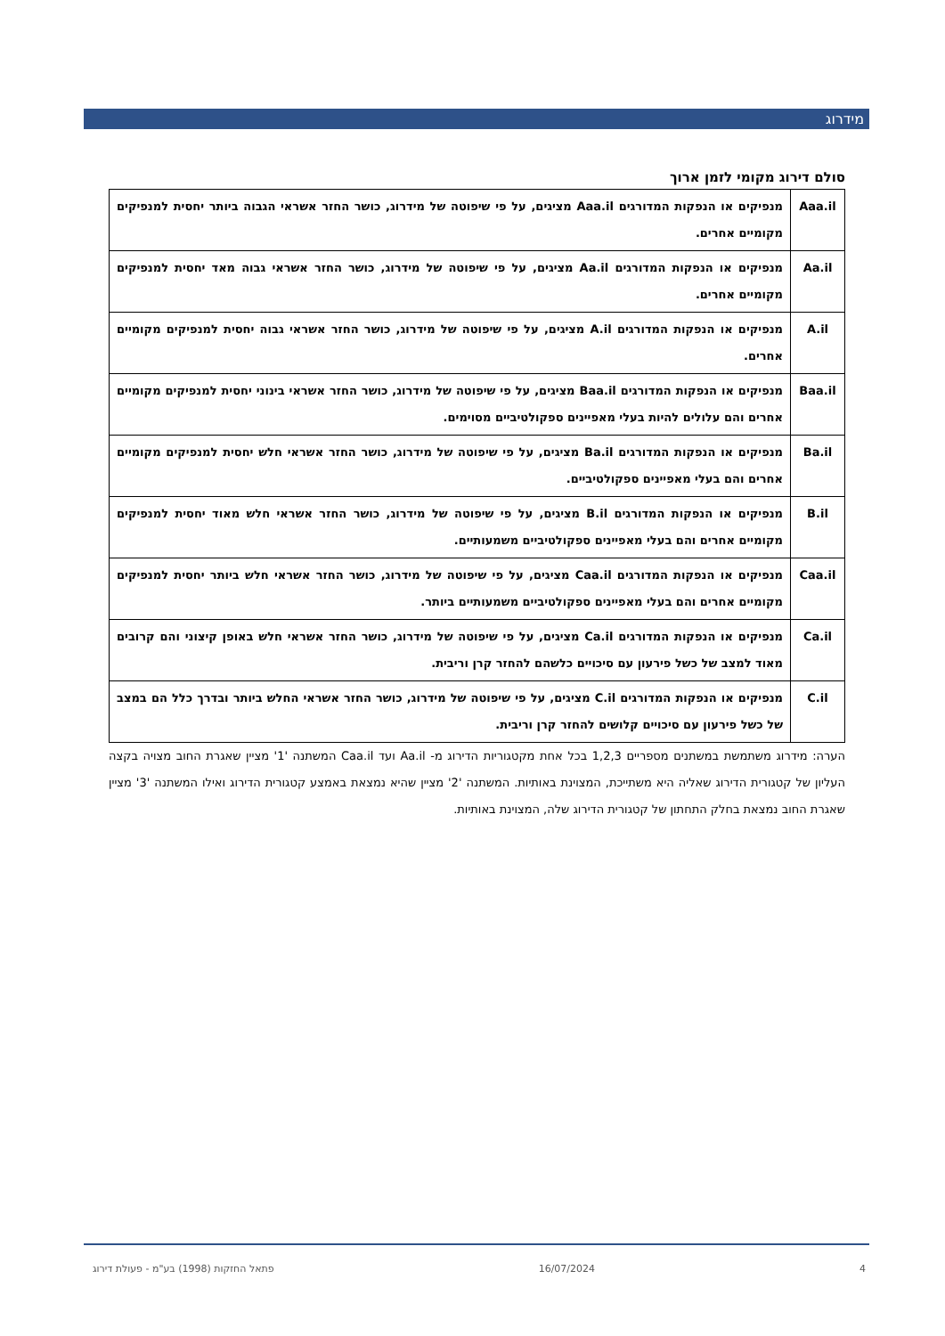מידרוג
סולם דירוג מקומי לזמן ארוך
| Aaa.il | מנפיקים או הנפקות המדורגים Aaa.il מציגים, על פי שיפוטה של מידרוג, כושר החזר אשראי הגבוה ביותר יחסית למנפיקים מקומיים אחרים. |
| Aa.il | מנפיקים או הנפקות המדורגים Aa.il מציגים, על פי שיפוטה של מידרוג, כושר החזר אשראי גבוה מאד יחסית למנפיקים מקומיים אחרים. |
| A.il | מנפיקים או הנפקות המדורגים A.il מציגים, על פי שיפוטה של מידרוג, כושר החזר אשראי גבוה יחסית למנפיקים מקומיים אחרים. |
| Baa.il | מנפיקים או הנפקות המדורגים Baa.il מציגים, על פי שיפוטה של מידרוג, כושר החזר אשראי בינוני יחסית למנפיקים מקומיים אחרים והם עלולים להיות בעלי מאפיינים ספקולטיביים מסוימים. |
| Ba.il | מנפיקים או הנפקות המדורגים Ba.il מציגים, על פי שיפוטה של מידרוג, כושר החזר אשראי חלש יחסית למנפיקים מקומיים אחרים והם בעלי מאפיינים ספקולטיביים. |
| B.il | מנפיקים או הנפקות המדורגים B.il מציגים, על פי שיפוטה של מידרוג, כושר החזר אשראי חלש מאוד יחסית למנפיקים מקומיים אחרים והם בעלי מאפיינים ספקולטיביים משמעותיים. |
| Caa.il | מנפיקים או הנפקות המדורגים Caa.il מציגים, על פי שיפוטה של מידרוג, כושר החזר אשראי חלש ביותר יחסית למנפיקים מקומיים אחרים והם בעלי מאפיינים ספקולטיביים משמעותיים ביותר. |
| Ca.il | מנפיקים או הנפקות המדורגים Ca.il מציגים, על פי שיפוטה של מידרוג, כושר החזר אשראי חלש באופן קיצוני והם קרובים מאוד למצב של כשל פירעון עם סיכויים כלשהם להחזר קרן וריבית. |
| C.il | מנפיקים או הנפקות המדורגים C.il מציגים, על פי שיפוטה של מידרוג, כושר החזר אשראי החלש ביותר ובדרך כלל הם במצב של כשל פירעון עם סיכויים קלושים להחזר קרן וריבית. |
הערה: מידרוג משתמשת במשתנים מספריים 1,2,3 בכל אחת מקטגוריות הדירוג מ- Aa.il ועד Caa.il המשתנה '1' מציין שאגרת החוב מצויה בקצה העליון של קטגורית הדירוג שאליה היא משתייכת, המצוינת באותיות. המשתנה '2' מציין שהיא נמצאת באמצע קטגורית הדירוג ואילו המשתנה '3' מציין שאגרת החוב נמצאת בחלק התחתון של קטגורית הדירוג שלה, המצוינת באותיות.
4 16/07/2024 פתאל החזקות (1998) בע"מ - פעולת דירוג